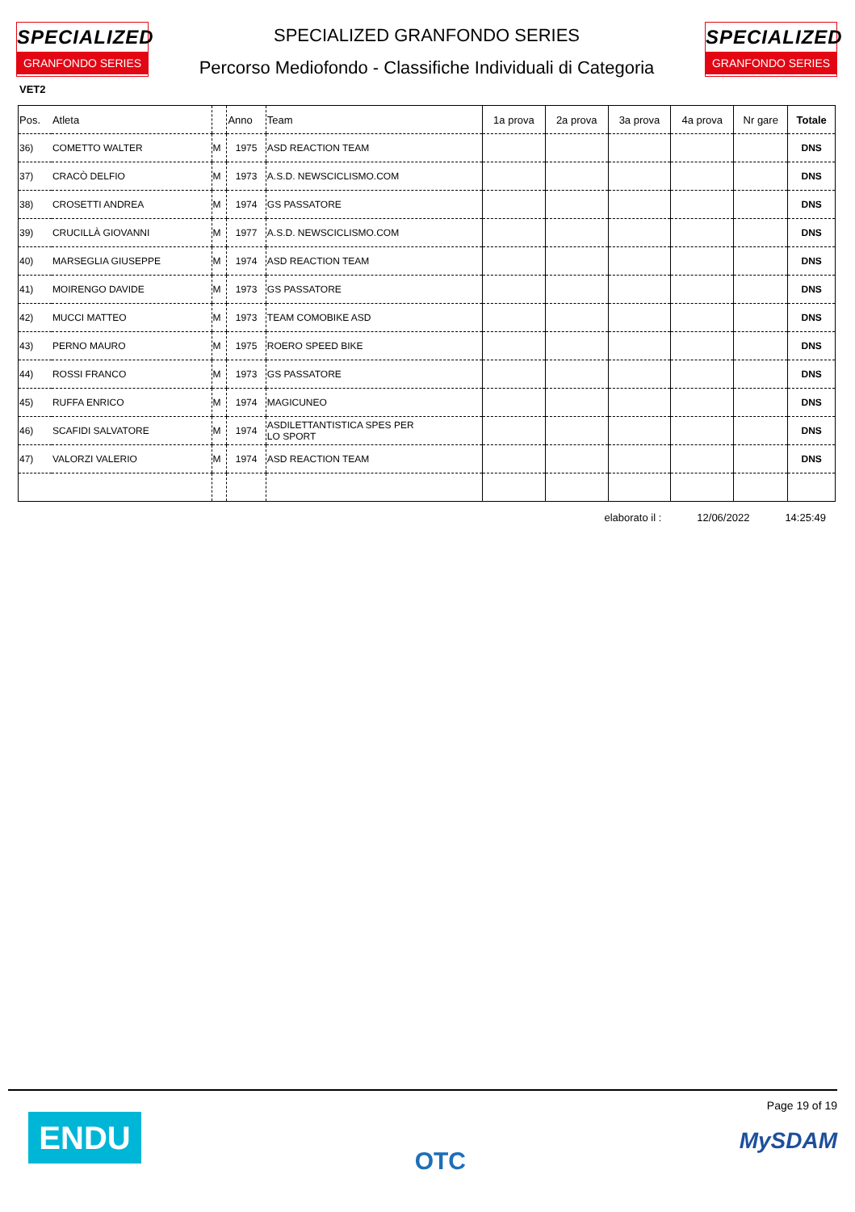SPECIALIZED
GRANFONDO SERIES
SPECIALIZED GRANFONDO SERIES
Percorso Mediofondo - Classifiche Individuali di Categoria
SPECIALIZED
GRANFONDO SERIES
VET2
| Pos. | Atleta | | Anno | Team | 1a prova | 2a prova | 3a prova | 4a prova | Nr gare | Totale |
| --- | --- | --- | --- | --- | --- | --- | --- | --- | --- | --- |
| 36) | COMETTO WALTER | M | 1975 | ASD REACTION TEAM | | | | | | DNS |
| 37) | CRACÒ DELFIO | M | 1973 | A.S.D. NEWSCICLISMO.COM | | | | | | DNS |
| 38) | CROSETTI ANDREA | M | 1974 | GS PASSATORE | | | | | | DNS |
| 39) | CRUCILLÀ GIOVANNI | M | 1977 | A.S.D. NEWSCICLISMO.COM | | | | | | DNS |
| 40) | MARSEGLIA GIUSEPPE | M | 1974 | ASD REACTION TEAM | | | | | | DNS |
| 41) | MOIRENGO DAVIDE | M | 1973 | GS PASSATORE | | | | | | DNS |
| 42) | MUCCI MATTEO | M | 1973 | TEAM COMOBIKE ASD | | | | | | DNS |
| 43) | PERNO MAURO | M | 1975 | ROERO SPEED BIKE | | | | | | DNS |
| 44) | ROSSI FRANCO | M | 1973 | GS PASSATORE | | | | | | DNS |
| 45) | RUFFA ENRICO | M | 1974 | MAGICUNEO | | | | | | DNS |
| 46) | SCAFIDI SALVATORE | M | 1974 | ASDILETTANTISTICA SPES PER LO SPORT | | | | | | DNS |
| 47) | VALORZI VALERIO | M | 1974 | ASD REACTION TEAM | | | | | | DNS |
elaborato il : 12/06/2022 14:25:49
ENDU
OTC
Page 19 of 19
MySDAM